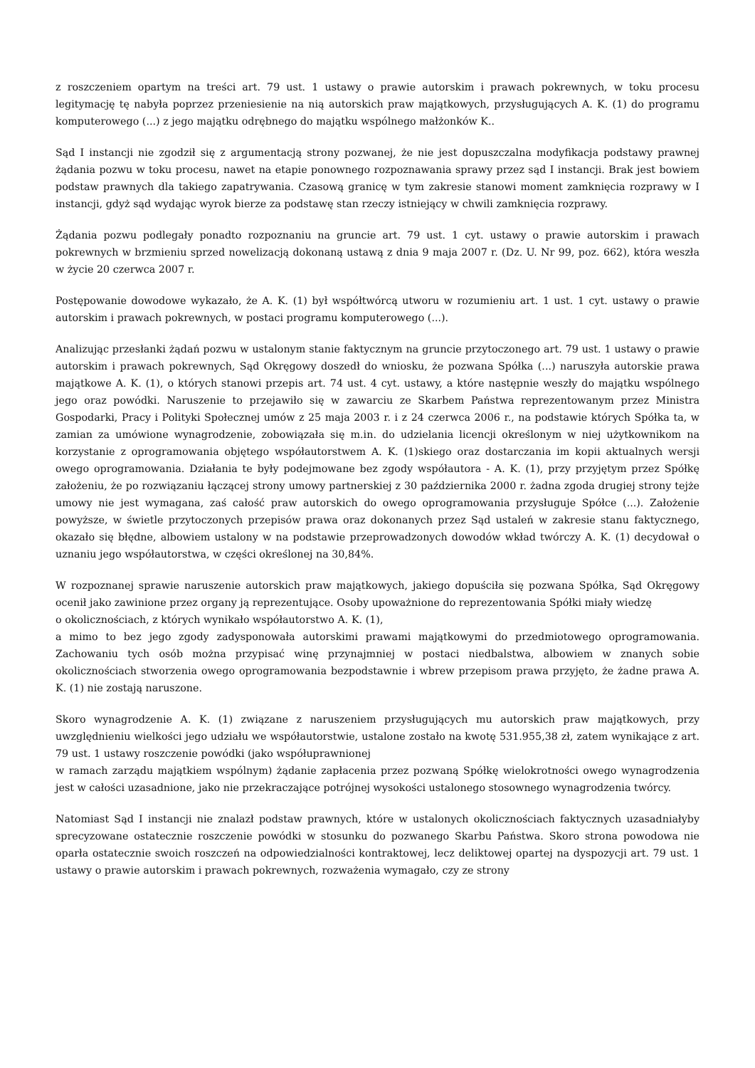z roszczeniem opartym na treści art. 79 ust. 1 ustawy o prawie autorskim i prawach pokrewnych, w toku procesu legitymację tę nabyła poprzez przeniesienie na nią autorskich praw majątkowych, przysługujących A. K. (1) do programu komputerowego (...) z jego majątku odrębnego do majątku wspólnego małżonków K..
Sąd I instancji nie zgodził się z argumentacją strony pozwanej, że nie jest dopuszczalna modyfikacja podstawy prawnej żądania pozwu w toku procesu, nawet na etapie ponownego rozpoznawania sprawy przez sąd I instancji. Brak jest bowiem podstaw prawnych dla takiego zapatrywania. Czasową granicę w tym zakresie stanowi moment zamknięcia rozprawy w I instancji, gdyż sąd wydając wyrok bierze za podstawę stan rzeczy istniejący w chwili zamknięcia rozprawy.
Żądania pozwu podlegały ponadto rozpoznaniu na gruncie art. 79 ust. 1 cyt. ustawy o prawie autorskim i prawach pokrewnych w brzmieniu sprzed nowelizacją dokonaną ustawą z dnia 9 maja 2007 r. (Dz. U. Nr 99, poz. 662), która weszła w życie 20 czerwca 2007 r.
Postępowanie dowodowe wykazało, że A. K. (1) był współtwórcą utworu w rozumieniu art. 1 ust. 1 cyt. ustawy o prawie autorskim i prawach pokrewnych, w postaci programu komputerowego (...).
Analizując przesłanki żądań pozwu w ustalonym stanie faktycznym na gruncie przytoczonego art. 79 ust. 1 ustawy o prawie autorskim i prawach pokrewnych, Sąd Okręgowy doszedł do wniosku, że pozwana Spółka (...) naruszyła autorskie prawa majątkowe A. K. (1), o których stanowi przepis art. 74 ust. 4 cyt. ustawy, a które następnie weszły do majątku wspólnego jego oraz powódki. Naruszenie to przejawiło się w zawarciu ze Skarbem Państwa reprezentowanym przez Ministra Gospodarki, Pracy i Polityki Społecznej umów z 25 maja 2003 r. i z 24 czerwca 2006 r., na podstawie których Spółka ta, w zamian za umówione wynagrodzenie, zobowiązała się m.in. do udzielania licencji określonym w niej użytkownikom na korzystanie z oprogramowania objętego współautorstwem A. K. (1)skiego oraz dostarczania im kopii aktualnych wersji owego oprogramowania. Działania te były podejmowane bez zgody współautora - A. K. (1), przy przyjętym przez Spółkę założeniu, że po rozwiązaniu łączącej strony umowy partnerskiej z 30 października 2000 r. żadna zgoda drugiej strony tejże umowy nie jest wymagana, zaś całość praw autorskich do owego oprogramowania przysługuje Spółce (...). Założenie powyższe, w świetle przytoczonych przepisów prawa oraz dokonanych przez Sąd ustaleń w zakresie stanu faktycznego, okazało się błędne, albowiem ustalony w na podstawie przeprowadzonych dowodów wkład twórczy A. K. (1) decydował o uznaniu jego współautorstwa, w części określonej na 30,84%.
W rozpoznanej sprawie naruszenie autorskich praw majątkowych, jakiego dopuściła się pozwana Spółka, Sąd Okręgowy ocenił jako zawinione przez organy ją reprezentujące. Osoby upoważnione do reprezentowania Spółki miały wiedzę
o okolicznościach, z których wynikało współautorstwo A. K. (1),
a mimo to bez jego zgody zadysponowała autorskimi prawami majątkowymi do przedmiotowego oprogramowania. Zachowaniu tych osób można przypisać winę przynajmniej w postaci niedbalstwa, albowiem w znanych sobie okolicznościach stworzenia owego oprogramowania bezpodstawnie i wbrew przepisom prawa przyjęto, że żadne prawa A. K. (1) nie zostają naruszone.
Skoro wynagrodzenie A. K. (1) związane z naruszeniem przysługujących mu autorskich praw majątkowych, przy uwzględnieniu wielkości jego udziału we współautorstwie, ustalone zostało na kwotę 531.955,38 zł, zatem wynikające z art. 79 ust. 1 ustawy roszczenie powódki (jako współuprawnionej
w ramach zarządu majątkiem wspólnym) żądanie zapłacenia przez pozwaną Spółkę wielokrotności owego wynagrodzenia jest w całości uzasadnione, jako nie przekraczające potrójnej wysokości ustalonego stosownego wynagrodzenia twórcy.
Natomiast Sąd I instancji nie znalazł podstaw prawnych, które w ustalonych okolicznościach faktycznych uzasadniałyby sprecyzowane ostatecznie roszczenie powódki w stosunku do pozwanego Skarbu Państwa. Skoro strona powodowa nie oparła ostatecznie swoich roszczeń na odpowiedzialności kontraktowej, lecz deliktowej opartej na dyspozycji art. 79 ust. 1 ustawy o prawie autorskim i prawach pokrewnych, rozważenia wymagało, czy ze strony